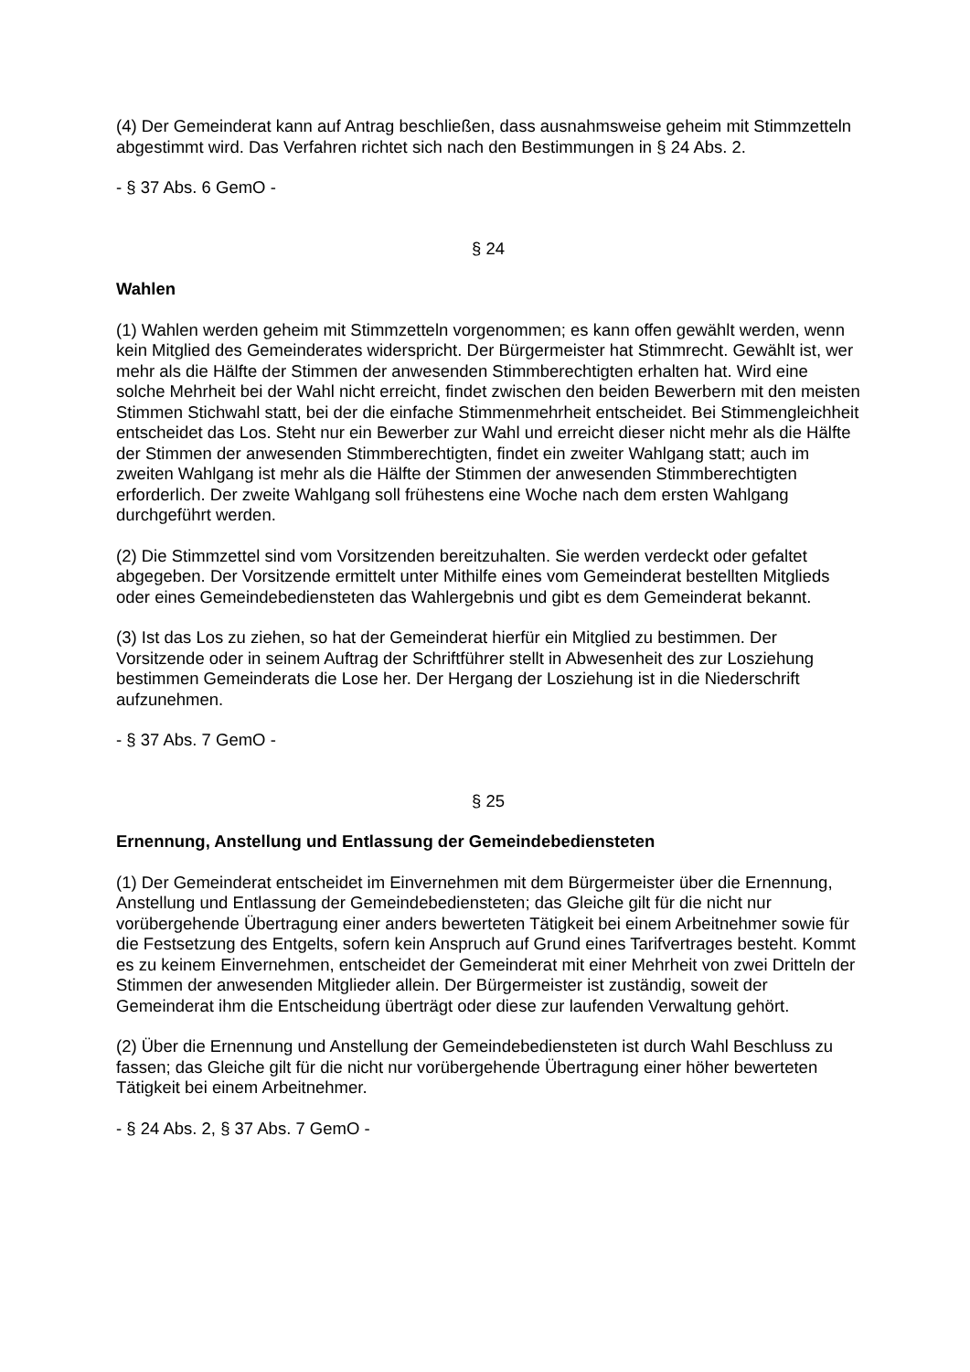(4) Der Gemeinderat kann auf Antrag beschließen, dass ausnahmsweise geheim mit Stimmzetteln abgestimmt wird. Das Verfahren richtet sich nach den Bestimmungen in § 24 Abs. 2.
- § 37 Abs. 6 GemO -
§ 24
Wahlen
(1) Wahlen werden geheim mit Stimmzetteln vorgenommen; es kann offen gewählt werden, wenn kein Mitglied des Gemeinderates widerspricht. Der Bürgermeister hat Stimmrecht. Gewählt ist, wer mehr als die Hälfte der Stimmen der anwesenden Stimmberechtigten erhalten hat. Wird eine solche Mehrheit bei der Wahl nicht erreicht, findet zwischen den beiden Bewerbern mit den meisten Stimmen Stichwahl statt, bei der die einfache Stimmenmehrheit entscheidet. Bei Stimmengleichheit entscheidet das Los. Steht nur ein Bewerber zur Wahl und erreicht dieser nicht mehr als die Hälfte der Stimmen der anwesenden Stimmberechtigten, findet ein zweiter Wahlgang statt; auch im zweiten Wahlgang ist mehr als die Hälfte der Stimmen der anwesenden Stimmberechtigten erforderlich. Der zweite Wahlgang soll frühestens eine Woche nach dem ersten Wahlgang durchgeführt werden.
(2) Die Stimmzettel sind vom Vorsitzenden bereitzuhalten. Sie werden verdeckt oder gefaltet abgegeben. Der Vorsitzende ermittelt unter Mithilfe eines vom Gemeinderat bestellten Mitglieds oder eines Gemeindebediensteten das Wahlergebnis und gibt es dem Gemeinderat bekannt.
(3) Ist das Los zu ziehen, so hat der Gemeinderat hierfür ein Mitglied zu bestimmen. Der Vorsitzende oder in seinem Auftrag der Schriftführer stellt in Abwesenheit des zur Losziehung bestimmen Gemeinderats die Lose her. Der Hergang der Losziehung ist in die Niederschrift aufzunehmen.
- § 37 Abs. 7 GemO -
§ 25
Ernennung, Anstellung und Entlassung der Gemeindebediensteten
(1) Der Gemeinderat entscheidet im Einvernehmen mit dem Bürgermeister über die Ernennung, Anstellung und Entlassung der Gemeindebediensteten; das Gleiche gilt für die nicht nur vorübergehende Übertragung einer anders bewerteten Tätigkeit bei einem Arbeitnehmer sowie für die Festsetzung des Entgelts, sofern kein Anspruch auf Grund eines Tarifvertrages besteht. Kommt es zu keinem Einvernehmen, entscheidet der Gemeinderat mit einer Mehrheit von zwei Dritteln der Stimmen der anwesenden Mitglieder allein. Der Bürgermeister ist zuständig, soweit der Gemeinderat ihm die Entscheidung überträgt oder diese zur laufenden Verwaltung gehört.
(2) Über die Ernennung und Anstellung der Gemeindebediensteten ist durch Wahl Beschluss zu fassen; das Gleiche gilt für die nicht nur vorübergehende Übertragung einer höher bewerteten Tätigkeit bei einem Arbeitnehmer.
- § 24 Abs. 2, § 37 Abs. 7 GemO -